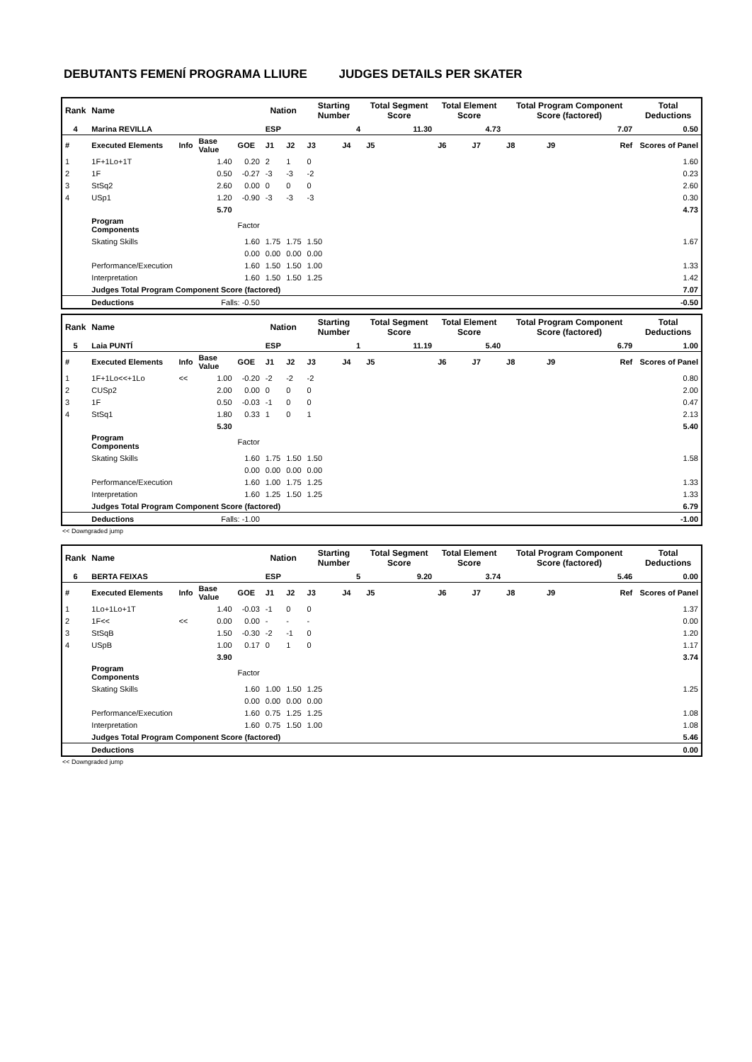DEBUTANTS FEMENÍ PROGRAMA LLIURE JUDGES DETAILS PER SKATER
| Rank | Name | | | | Nation | | Starting Number | | Total Segment Score | Total Element Score | | Total Program Component Score (factored) | | | Total Deductions |
| --- | --- | --- | --- | --- | --- | --- | --- | --- | --- | --- | --- | --- | --- | --- | --- |
| 4 | Marina REVILLA | | | | ESP | | 4 | | 11.30 | 4.73 | | 7.07 | | | 0.50 |
| # | Executed Elements | Info | Base Value | GOE | J1 | J2 | J3 | J4 | J5 | J6 | J7 | J8 | J9 | Ref | Scores of Panel |
| 1 | 1F+1Lo+1T | | 1.40 | 0.20 | 2 | 1 | 0 | | | | | | | | 1.60 |
| 2 | 1F | | 0.50 | -0.27 | -3 | -3 | -2 | | | | | | | | 0.23 |
| 3 | StSq2 | | 2.60 | 0.00 | 0 | 0 | 0 | | | | | | | | 2.60 |
| 4 | USp1 | | 1.20 | -0.90 | -3 | -3 | -3 | | | | | | | | 0.30 |
| | | | 5.70 | | | | | | | | | | | | 4.73 |
| | Program Components | | | Factor | | | | | | | | | | | |
| | Skating Skills | | | 1.60 | 1.75 | 1.75 | 1.50 | | | | | | | | 1.67 |
| | | | | 0.00 | 0.00 | 0.00 | 0.00 | | | | | | | | |
| | Performance/Execution | | | 1.60 | 1.50 | 1.50 | 1.00 | | | | | | | | 1.33 |
| | Interpretation | | | 1.60 | 1.50 | 1.50 | 1.25 | | | | | | | | 1.42 |
| | Judges Total Program Component Score (factored) | | | | | | | | | | | | | | 7.07 |
| | Deductions | Falls: -0.50 | | | | | | | | | | | | | -0.50 |
| Rank | Name | | | | Nation | | Starting Number | | Total Segment Score | Total Element Score | | Total Program Component Score (factored) | | | Total Deductions |
| --- | --- | --- | --- | --- | --- | --- | --- | --- | --- | --- | --- | --- | --- | --- | --- |
| 5 | Laia PUNTÍ | | | | ESP | | 1 | | 11.19 | 5.40 | | 6.79 | | | 1.00 |
| # | Executed Elements | Info | Base Value | GOE | J1 | J2 | J3 | J4 | J5 | J6 | J7 | J8 | J9 | Ref | Scores of Panel |
| 1 | 1F+1Lo<<+1Lo | << | 1.00 | -0.20 | -2 | -2 | -2 | | | | | | | | 0.80 |
| 2 | CUSp2 | | 2.00 | 0.00 | 0 | 0 | 0 | | | | | | | | 2.00 |
| 3 | 1F | | 0.50 | -0.03 | -1 | 0 | 0 | | | | | | | | 0.47 |
| 4 | StSq1 | | 1.80 | 0.33 | 1 | 0 | 1 | | | | | | | | 2.13 |
| | | | 5.30 | | | | | | | | | | | | 5.40 |
| | Program Components | | | Factor | | | | | | | | | | | |
| | Skating Skills | | | 1.60 | 1.75 | 1.50 | 1.50 | | | | | | | | 1.58 |
| | | | | 0.00 | 0.00 | 0.00 | 0.00 | | | | | | | | |
| | Performance/Execution | | | 1.60 | 1.00 | 1.75 | 1.25 | | | | | | | | 1.33 |
| | Interpretation | | | 1.60 | 1.25 | 1.50 | 1.25 | | | | | | | | 1.33 |
| | Judges Total Program Component Score (factored) | | | | | | | | | | | | | | 6.79 |
| | Deductions | Falls: -1.00 | | | | | | | | | | | | | -1.00 |
<< Downgraded jump
| Rank | Name | | | | Nation | | Starting Number | | Total Segment Score | Total Element Score | | Total Program Component Score (factored) | | | Total Deductions |
| --- | --- | --- | --- | --- | --- | --- | --- | --- | --- | --- | --- | --- | --- | --- | --- |
| 6 | BERTA FEIXAS | | | | ESP | | 5 | | 9.20 | 3.74 | | 5.46 | | | 0.00 |
| # | Executed Elements | Info | Base Value | GOE | J1 | J2 | J3 | J4 | J5 | J6 | J7 | J8 | J9 | Ref | Scores of Panel |
| 1 | 1Lo+1Lo+1T | | 1.40 | -0.03 | -1 | 0 | 0 | | | | | | | | 1.37 |
| 2 | 1F<< | << | 0.00 | 0.00 | - | - | - | | | | | | | | 0.00 |
| 3 | StSqB | | 1.50 | -0.30 | -2 | -1 | 0 | | | | | | | | 1.20 |
| 4 | USpB | | 1.00 | 0.17 | 0 | 1 | 0 | | | | | | | | 1.17 |
| | | | 3.90 | | | | | | | | | | | | 3.74 |
| | Program Components | | | Factor | | | | | | | | | | | |
| | Skating Skills | | | 1.60 | 1.00 | 1.50 | 1.25 | | | | | | | | 1.25 |
| | | | | 0.00 | 0.00 | 0.00 | 0.00 | | | | | | | | |
| | Performance/Execution | | | 1.60 | 0.75 | 1.25 | 1.25 | | | | | | | | 1.08 |
| | Interpretation | | | 1.60 | 0.75 | 1.50 | 1.00 | | | | | | | | 1.08 |
| | Judges Total Program Component Score (factored) | | | | | | | | | | | | | | 5.46 |
| | Deductions | | | | | | | | | | | | | | 0.00 |
<< Downgraded jump